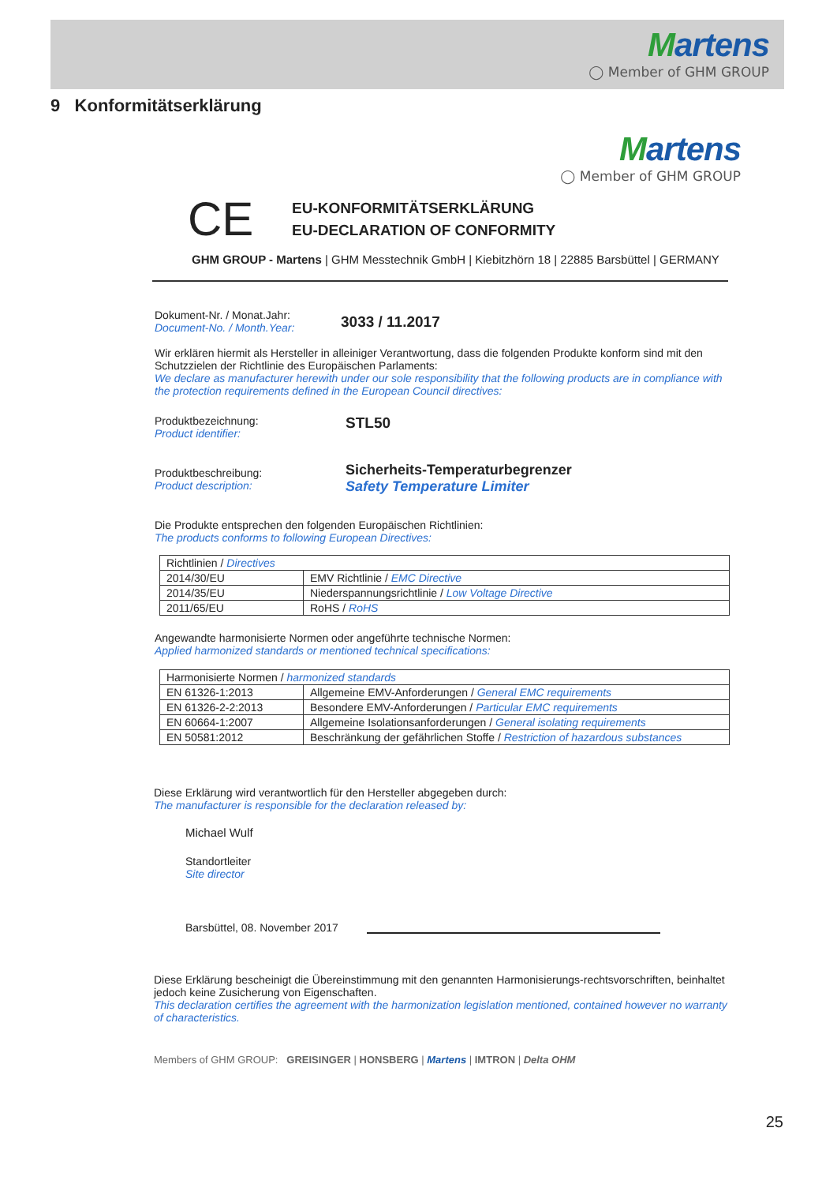Martens
◯ Member of GHM GROUP
9 Konformitätserklärung
Martens
◯ Member of GHM GROUP
CE
EU-KONFORMITÄTSERKLÄRUNG
EU-DECLARATION OF CONFORMITY
GHM GROUP - Martens | GHM Messtechnik GmbH | Kiebitzhörn 18 | 22885 Barsbüttel | GERMANY
Dokument-Nr. / Monat.Jahr:
Document-No. / Month.Year:
3033 / 11.2017
Wir erklären hiermit als Hersteller in alleiniger Verantwortung, dass die folgenden Produkte konform sind mit den Schutzzielen der Richtlinie des Europäischen Parlaments:
We declare as manufacturer herewith under our sole responsibility that the following products are in compliance with the protection requirements defined in the European Council directives:
Produktbezeichnung:
Product identifier:
STL50
Produktbeschreibung:
Product description:
Sicherheits-Temperaturbegrenzer
Safety Temperature Limiter
Die Produkte entsprechen den folgenden Europäischen Richtlinien:
The products conforms to following European Directives:
| Richtlinien / Directives | |
| 2014/30/EU | EMV Richtlinie / EMC Directive |
| 2014/35/EU | Niederspannungsrichtlinie / Low Voltage Directive |
| 2011/65/EU | RoHS / RoHS |
Angewandte harmonisierte Normen oder angeführte technische Normen:
Applied harmonized standards or mentioned technical specifications:
| Harmonisierte Normen / harmonized standards | |
| EN 61326-1:2013 | Allgemeine EMV-Anforderungen / General EMC requirements |
| EN 61326-2-2:2013 | Besondere EMV-Anforderungen / Particular EMC requirements |
| EN 60664-1:2007 | Allgemeine Isolationsanforderungen / General isolating requirements |
| EN 50581:2012 | Beschränkung der gefährlichen Stoffe / Restriction of hazardous substances |
Diese Erklärung wird verantwortlich für den Hersteller abgegeben durch:
The manufacturer is responsible for the declaration released by:
Michael Wulf
Standortleiter
Site director
Barsbüttel, 08. November 2017
Diese Erklärung bescheinigt die Übereinstimmung mit den genannten Harmonisierungs-rechtsvorschriften, beinhaltet jedoch keine Zusicherung von Eigenschaften.
This declaration certifies the agreement with the harmonization legislation mentioned, contained however no warranty of characteristics.
Members of GHM GROUP: GREISINGER | HONSBERG | Martens | IMTRON | Delta OHM
25